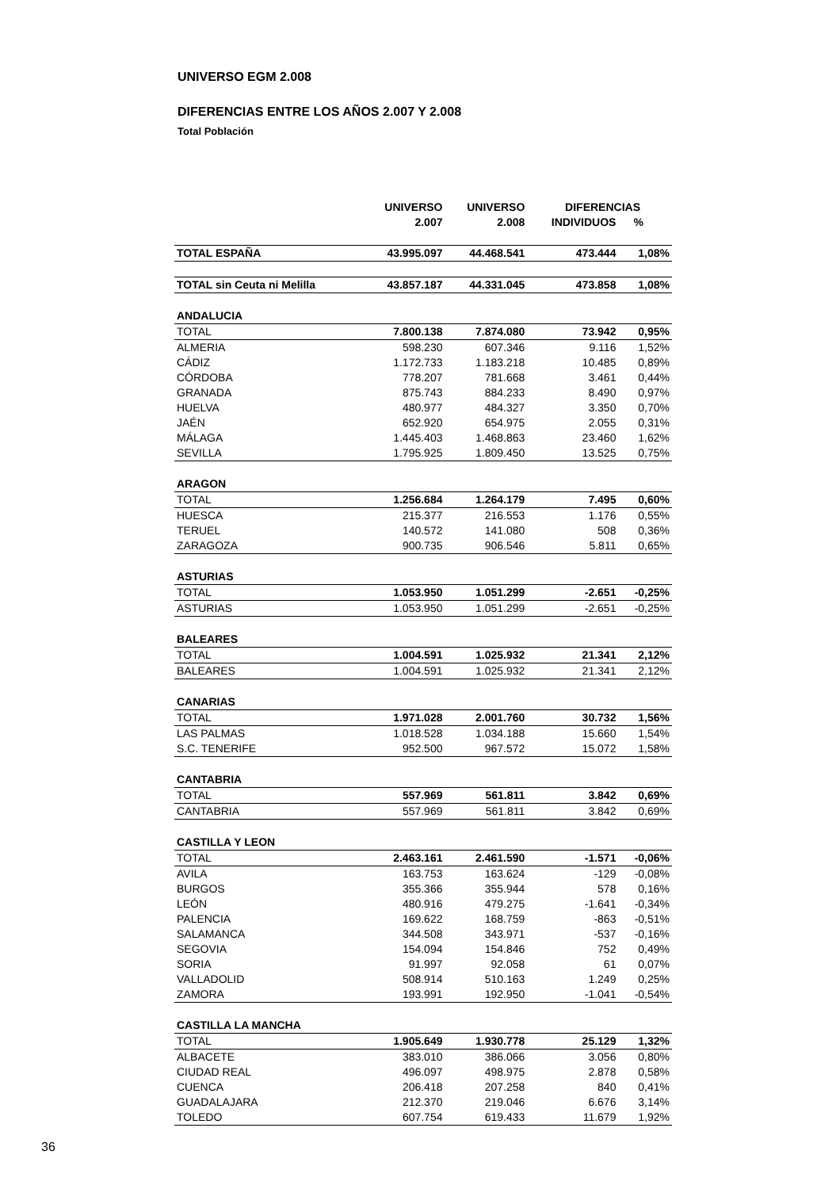UNIVERSO EGM 2.008
DIFERENCIAS ENTRE LOS AÑOS 2.007 Y 2.008
Total Población
| | UNIVERSO | UNIVERSO | DIFERENCIAS | |
| --- | --- | --- | --- | --- |
| | 2.007 | 2.008 | INDIVIDUOS | % |
| TOTAL ESPAÑA | 43.995.097 | 44.468.541 | 473.444 | 1,08% |
| TOTAL sin Ceuta ni Melilla | 43.857.187 | 44.331.045 | 473.858 | 1,08% |
| ANDALUCIA | | | | |
| TOTAL | 7.800.138 | 7.874.080 | 73.942 | 0,95% |
| ALMERIA | 598.230 | 607.346 | 9.116 | 1,52% |
| CÁDIZ | 1.172.733 | 1.183.218 | 10.485 | 0,89% |
| CÓRDOBA | 778.207 | 781.668 | 3.461 | 0,44% |
| GRANADA | 875.743 | 884.233 | 8.490 | 0,97% |
| HUELVA | 480.977 | 484.327 | 3.350 | 0,70% |
| JAÉN | 652.920 | 654.975 | 2.055 | 0,31% |
| MÁLAGA | 1.445.403 | 1.468.863 | 23.460 | 1,62% |
| SEVILLA | 1.795.925 | 1.809.450 | 13.525 | 0,75% |
| ARAGON | | | | |
| TOTAL | 1.256.684 | 1.264.179 | 7.495 | 0,60% |
| HUESCA | 215.377 | 216.553 | 1.176 | 0,55% |
| TERUEL | 140.572 | 141.080 | 508 | 0,36% |
| ZARAGOZA | 900.735 | 906.546 | 5.811 | 0,65% |
| ASTURIAS | | | | |
| TOTAL | 1.053.950 | 1.051.299 | -2.651 | -0,25% |
| ASTURIAS | 1.053.950 | 1.051.299 | -2.651 | -0,25% |
| BALEARES | | | | |
| TOTAL | 1.004.591 | 1.025.932 | 21.341 | 2,12% |
| BALEARES | 1.004.591 | 1.025.932 | 21.341 | 2,12% |
| CANARIAS | | | | |
| TOTAL | 1.971.028 | 2.001.760 | 30.732 | 1,56% |
| LAS PALMAS | 1.018.528 | 1.034.188 | 15.660 | 1,54% |
| S.C. TENERIFE | 952.500 | 967.572 | 15.072 | 1,58% |
| CANTABRIA | | | | |
| TOTAL | 557.969 | 561.811 | 3.842 | 0,69% |
| CANTABRIA | 557.969 | 561.811 | 3.842 | 0,69% |
| CASTILLA Y LEON | | | | |
| TOTAL | 2.463.161 | 2.461.590 | -1.571 | -0,06% |
| AVILA | 163.753 | 163.624 | -129 | -0,08% |
| BURGOS | 355.366 | 355.944 | 578 | 0,16% |
| LEÓN | 480.916 | 479.275 | -1.641 | -0,34% |
| PALENCIA | 169.622 | 168.759 | -863 | -0,51% |
| SALAMANCA | 344.508 | 343.971 | -537 | -0,16% |
| SEGOVIA | 154.094 | 154.846 | 752 | 0,49% |
| SORIA | 91.997 | 92.058 | 61 | 0,07% |
| VALLADOLID | 508.914 | 510.163 | 1.249 | 0,25% |
| ZAMORA | 193.991 | 192.950 | -1.041 | -0,54% |
| CASTILLA LA MANCHA | | | | |
| TOTAL | 1.905.649 | 1.930.778 | 25.129 | 1,32% |
| ALBACETE | 383.010 | 386.066 | 3.056 | 0,80% |
| CIUDAD REAL | 496.097 | 498.975 | 2.878 | 0,58% |
| CUENCA | 206.418 | 207.258 | 840 | 0,41% |
| GUADALAJARA | 212.370 | 219.046 | 6.676 | 3,14% |
| TOLEDO | 607.754 | 619.433 | 11.679 | 1,92% |
36